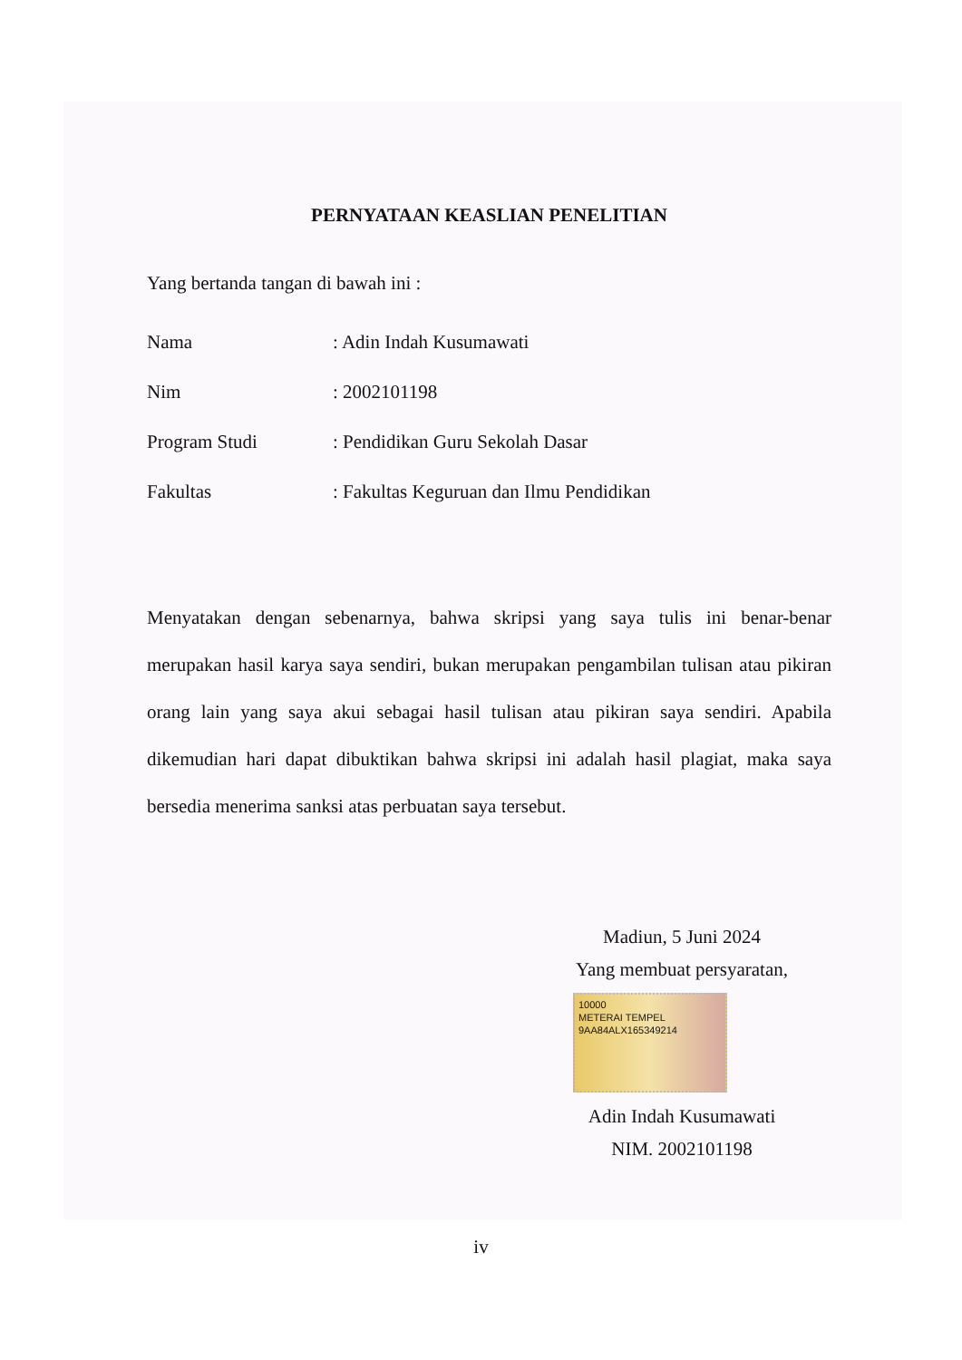PERNYATAAN KEASLIAN PENELITIAN
Yang bertanda tangan di bawah ini :
Nama: Adin Indah Kusumawati
Nim: 2002101198
Program Studi: Pendidikan Guru Sekolah Dasar
Fakultas: Fakultas Keguruan dan Ilmu Pendidikan
Menyatakan dengan sebenarnya, bahwa skripsi yang saya tulis ini benar-benar merupakan hasil karya saya sendiri, bukan merupakan pengambilan tulisan atau pikiran orang lain yang saya akui sebagai hasil tulisan atau pikiran saya sendiri. Apabila dikemudian hari dapat dibuktikan bahwa skripsi ini adalah hasil plagiat, maka saya bersedia menerima sanksi atas perbuatan saya tersebut.
Madiun, 5 Juni 2024
Yang membuat persyaratan,
10000
METERAI TEMPEL
9AA84ALX165349214
Adin Indah Kusumawati
NIM. 2002101198
iv